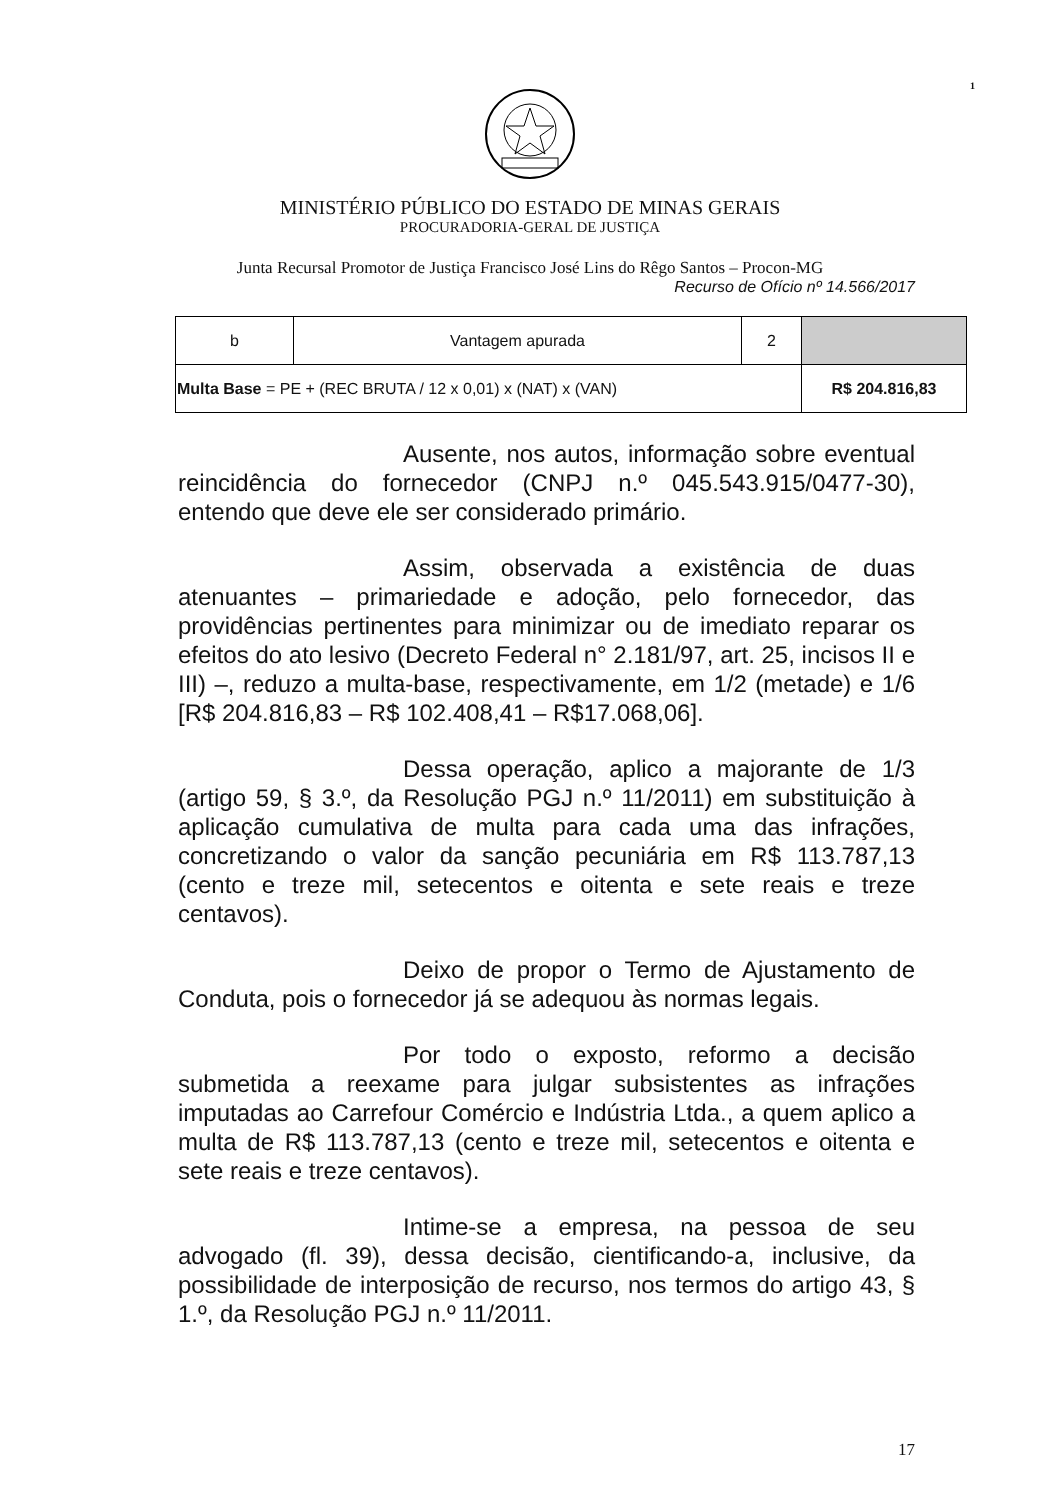1
MINISTÉRIO PÚBLICO DO ESTADO DE MINAS GERAIS
PROCURADORIA-GERAL DE JUSTIÇA
Junta Recursal Promotor de Justiça Francisco José Lins do Rêgo Santos – Procon-MG
Recurso de Ofício nº 14.566/2017
| b | Vantagem apurada | 2 | |
| Multa Base = PE + (REC BRUTA / 12 x 0,01) x (NAT) x (VAN) | | | R$ 204.816,83 |
Ausente, nos autos, informação sobre eventual reincidência do fornecedor (CNPJ n.º 045.543.915/0477-30), entendo que deve ele ser considerado primário.
Assim, observada a existência de duas atenuantes – primariedade e adoção, pelo fornecedor, das providências pertinentes para minimizar ou de imediato reparar os efeitos do ato lesivo (Decreto Federal n° 2.181/97, art. 25, incisos II e III) –, reduzo a multa-base, respectivamente, em 1/2 (metade) e 1/6 [R$ 204.816,83 – R$ 102.408,41 – R$17.068,06].
Dessa operação, aplico a majorante de 1/3 (artigo 59, § 3.º, da Resolução PGJ n.º 11/2011) em substituição à aplicação cumulativa de multa para cada uma das infrações, concretizando o valor da sanção pecuniária em R$ 113.787,13 (cento e treze mil, setecentos e oitenta e sete reais e treze centavos).
Deixo de propor o Termo de Ajustamento de Conduta, pois o fornecedor já se adequou às normas legais.
Por todo o exposto, reformo a decisão submetida a reexame para julgar subsistentes as infrações imputadas ao Carrefour Comércio e Indústria Ltda., a quem aplico a multa de R$ 113.787,13 (cento e treze mil, setecentos e oitenta e sete reais e treze centavos).
Intime-se a empresa, na pessoa de seu advogado (fl. 39), dessa decisão, cientificando-a, inclusive, da possibilidade de interposição de recurso, nos termos do artigo 43, § 1.º, da Resolução PGJ n.º 11/2011.
17